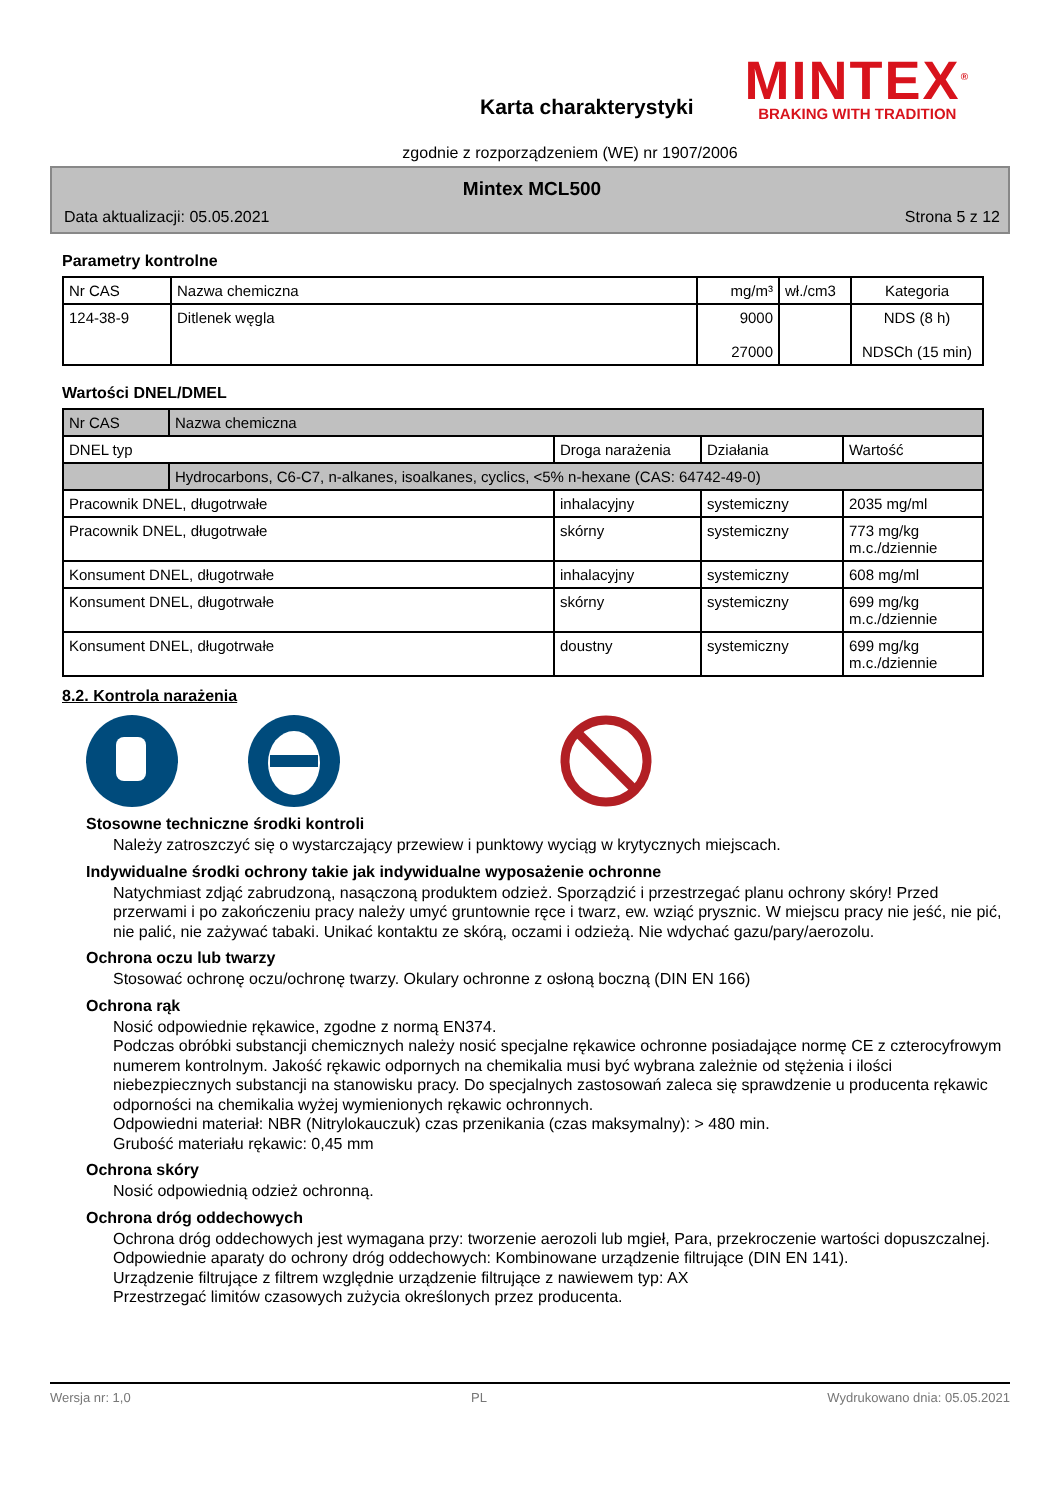Karta charakterystyki
MINTEX<sup>®</sup>
BRAKING WITH TRADITION
zgodnie z rozporządzeniem (WE) nr 1907/2006
Mintex MCL500
Data aktualizacji: 05.05.2021 Strona 5 z 12
Parametry kontrolne
| Nr CAS | Nazwa chemiczna | mg/m³ | wł./cm3 | Kategoria |
| --- | --- | --- | --- | --- |
| 124-38-9 | Ditlenek węgla | 9000 27000 | | NDS (8 h) NDSCh (15 min) |
Wartości DNEL/DMEL
| Nr CAS | Nazwa chemiczna | | | |
| DNEL typ | | Droga narażenia | Działania | Wartość |
| | Hydrocarbons, C6-C7, n-alkanes, isoalkanes, cyclics, <5% n-hexane (CAS: 64742-49-0) | | | |
| Pracownik DNEL, długotrwałe | | inhalacyjny | systemiczny | 2035 mg/ml |
| Pracownik DNEL, długotrwałe | | skórny | systemiczny | 773 mg/kg m.c./dziennie |
| Konsument DNEL, długotrwałe | | inhalacyjny | systemiczny | 608 mg/ml |
| Konsument DNEL, długotrwałe | | skórny | systemiczny | 699 mg/kg m.c./dziennie |
| Konsument DNEL, długotrwałe | | doustny | systemiczny | 699 mg/kg m.c./dziennie |
8.2. Kontrola narażenia
Stosowne techniczne środki kontroli
Należy zatroszczyć się o wystarczający przewiew i punktowy wyciąg w krytycznych miejscach.
Indywidualne środki ochrony takie jak indywidualne wyposażenie ochronne
Natychmiast zdjąć zabrudzoną, nasączoną produktem odzież. Sporządzić i przestrzegać planu ochrony skóry! Przed przerwami i po zakończeniu pracy należy umyć gruntownie ręce i twarz, ew. wziąć prysznic. W miejscu pracy nie jeść, nie pić, nie palić, nie zażywać tabaki. Unikać kontaktu ze skórą, oczami i odzieżą. Nie wdychać gazu/pary/aerozolu.
Ochrona oczu lub twarzy
Stosować ochronę oczu/ochronę twarzy. Okulary ochronne z osłoną boczną (DIN EN 166)
Ochrona rąk
Nosić odpowiednie rękawice, zgodne z normą EN374.
Podczas obróbki substancji chemicznych należy nosić specjalne rękawice ochronne posiadające normę CE z czterocyfrowym numerem kontrolnym. Jakość rękawic odpornych na chemikalia musi być wybrana zależnie od stężenia i ilości niebezpiecznych substancji na stanowisku pracy. Do specjalnych zastosowań zaleca się sprawdzenie u producenta rękawic odporności na chemikalia wyżej wymienionych rękawic ochronnych.
Odpowiedni materiał: NBR (Nitrylokauczuk) czas przenikania (czas maksymalny): > 480 min.
Grubość materiału rękawic: 0,45 mm
Ochrona skóry
Nosić odpowiednią odzież ochronną.
Ochrona dróg oddechowych
Ochrona dróg oddechowych jest wymagana przy: tworzenie aerozoli lub mgieł, Para, przekroczenie wartości dopuszczalnej.
Odpowiednie aparaty do ochrony dróg oddechowych: Kombinowane urządzenie filtrujące (DIN EN 141).
Urządzenie filtrujące z filtrem względnie urządzenie filtrujące z nawiewem typ: AX
Przestrzegać limitów czasowych zużycia określonych przez producenta.
Wersja nr: 1,0 PL Wydrukowano dnia: 05.05.2021